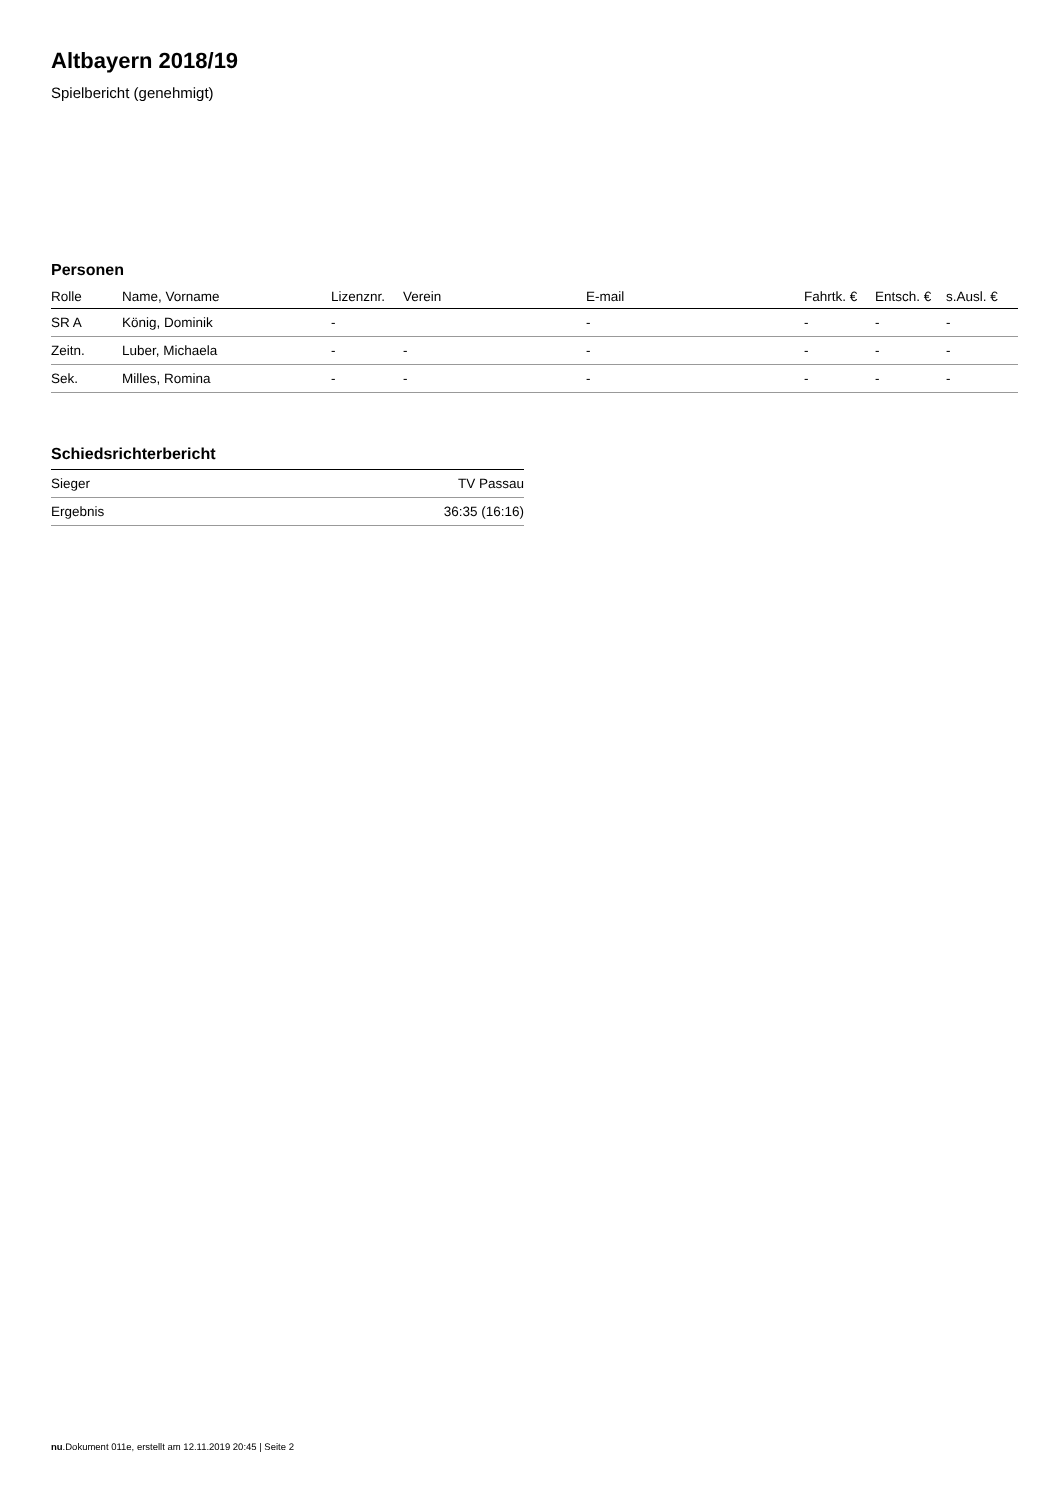Altbayern 2018/19
Spielbericht (genehmigt)
Personen
| Rolle | Name, Vorname | Lizenznr. | Verein | E-mail | Fahrtk. € | Entsch. € | s.Ausl. € |
| --- | --- | --- | --- | --- | --- | --- | --- |
| SR A | König, Dominik | - | | - | - | - | - |
| Zeitn. | Luber, Michaela | - | - | - | - | - | - |
| Sek. | Milles, Romina | - | - | - | - | - | - |
Schiedsrichterbericht
| Sieger | TV Passau |
| Ergebnis | 36:35 (16:16) |
nu.Dokument 011e, erstellt am 12.11.2019 20:45 | Seite 2